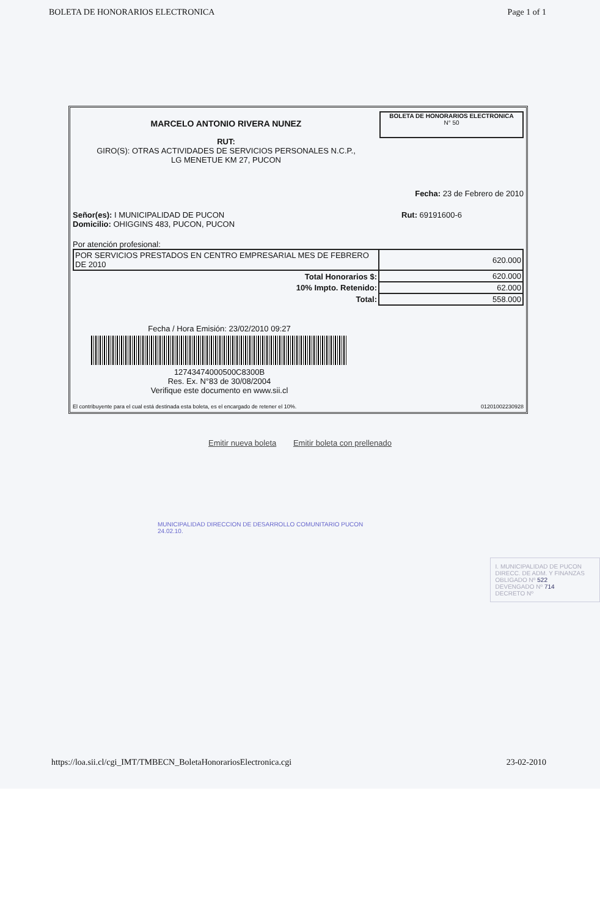BOLETA DE HONORARIOS ELECTRONICA Page 1 of 1
MARCELO ANTONIO RIVERA NUNEZ
RUT:
GIRO(S): OTRAS ACTIVIDADES DE SERVICIOS PERSONALES N.C.P.,
LG MENETUE KM 27, PUCON
BOLETA DE HONORARIOS ELECTRONICA
N° 50
Fecha: 23 de Febrero de 2010
Señor(es): I MUNICIPALIDAD DE PUCON
Domicilio: OHIGGINS 483, PUCON, PUCON
Rut: 69191600-6
Por atención profesional:
| POR SERVICIOS PRESTADOS EN CENTRO EMPRESARIAL MES DE FEBRERO DE 2010 | 620.000 |
| Total Honorarios $: | 620.000 |
| 10% Impto. Retenido: | 62.000 |
| Total: | 558.000 |
Fecha / Hora Emisión: 23/02/2010 09:27
12743474000500C8300B
Res. Ex. N°83 de 30/08/2004
Verifique este documento en www.sii.cl
El contribuyente para el cual está destinada esta boleta, es el encargado de retener el 10%. 01201002230928
Emitir nueva boleta Emitir boleta con prellenado
MUNICIPALIDAD DIRECCION DE DESARROLLO COMUNITARIO PUCON 24.02.10.
I. MUNICIPALIDAD DE PUCON
DIRECC. DE ADM. Y FINANZAS
OBLIGADO Nº 522
DEVENGADO Nº 714
DECRETO Nº
https://loa.sii.cl/cgi_IMT/TMBECN_BoletaHonorariosElectronica.cgi 23-02-2010